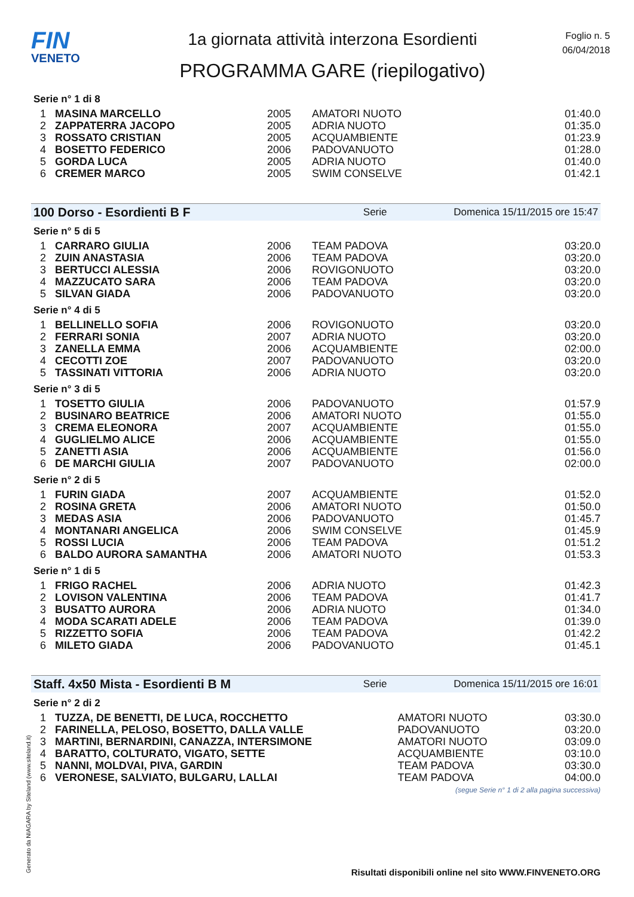FIN
VENETO
1a giornata attività interzona Esordienti
PROGRAMMA GARE (riepilogativo)
Foglio n. 5
06/04/2018
Serie n° 1 di 8
| 1 | MASINA MARCELLO | 2005 | AMATORI NUOTO | 01:40.0 |
| 2 | ZAPPATERRA JACOPO | 2005 | ADRIA NUOTO | 01:35.0 |
| 3 | ROSSATO CRISTIAN | 2005 | ACQUAMBIENTE | 01:23.9 |
| 4 | BOSETTO FEDERICO | 2006 | PADOVANUOTO | 01:28.0 |
| 5 | GORDA LUCA | 2005 | ADRIA NUOTO | 01:40.0 |
| 6 | CREMER MARCO | 2005 | SWIM CONSELVE | 01:42.1 |
100 Dorso - Esordienti B F Serie Domenica 15/11/2015 ore 15:47
Serie n° 5 di 5
| 1 | CARRARO GIULIA | 2006 | TEAM PADOVA | 03:20.0 |
| 2 | ZUIN ANASTASIA | 2006 | TEAM PADOVA | 03:20.0 |
| 3 | BERTUCCI ALESSIA | 2006 | ROVIGONUOTO | 03:20.0 |
| 4 | MAZZUCATO SARA | 2006 | TEAM PADOVA | 03:20.0 |
| 5 | SILVAN GIADA | 2006 | PADOVANUOTO | 03:20.0 |
Serie n° 4 di 5
| 1 | BELLINELLO SOFIA | 2006 | ROVIGONUOTO | 03:20.0 |
| 2 | FERRARI SONIA | 2007 | ADRIA NUOTO | 03:20.0 |
| 3 | ZANELLA EMMA | 2006 | ACQUAMBIENTE | 02:00.0 |
| 4 | CECOTTI ZOE | 2007 | PADOVANUOTO | 03:20.0 |
| 5 | TASSINATI VITTORIA | 2006 | ADRIA NUOTO | 03:20.0 |
Serie n° 3 di 5
| 1 | TOSETTO GIULIA | 2006 | PADOVANUOTO | 01:57.9 |
| 2 | BUSINARO BEATRICE | 2006 | AMATORI NUOTO | 01:55.0 |
| 3 | CREMA ELEONORA | 2007 | ACQUAMBIENTE | 01:55.0 |
| 4 | GUGLIELMO ALICE | 2006 | ACQUAMBIENTE | 01:55.0 |
| 5 | ZANETTI ASIA | 2006 | ACQUAMBIENTE | 01:56.0 |
| 6 | DE MARCHI GIULIA | 2007 | PADOVANUOTO | 02:00.0 |
Serie n° 2 di 5
| 1 | FURIN GIADA | 2007 | ACQUAMBIENTE | 01:52.0 |
| 2 | ROSINA GRETA | 2006 | AMATORI NUOTO | 01:50.0 |
| 3 | MEDAS ASIA | 2006 | PADOVANUOTO | 01:45.7 |
| 4 | MONTANARI ANGELICA | 2006 | SWIM CONSELVE | 01:45.9 |
| 5 | ROSSI LUCIA | 2006 | TEAM PADOVA | 01:51.2 |
| 6 | BALDO AURORA SAMANTHA | 2006 | AMATORI NUOTO | 01:53.3 |
Serie n° 1 di 5
| 1 | FRIGO RACHEL | 2006 | ADRIA NUOTO | 01:42.3 |
| 2 | LOVISON VALENTINA | 2006 | TEAM PADOVA | 01:41.7 |
| 3 | BUSATTO AURORA | 2006 | ADRIA NUOTO | 01:34.0 |
| 4 | MODA SCARATI ADELE | 2006 | TEAM PADOVA | 01:39.0 |
| 5 | RIZZETTO SOFIA | 2006 | TEAM PADOVA | 01:42.2 |
| 6 | MILETO GIADA | 2006 | PADOVANUOTO | 01:45.1 |
Staff. 4x50 Mista - Esordienti B M Serie Domenica 15/11/2015 ore 16:01
Serie n° 2 di 2
| 1 | TUZZA, DE BENETTI, DE LUCA, ROCCHETTO | AMATORI NUOTO | 03:30.0 |
| 2 | FARINELLA, PELOSO, BOSETTO, DALLA VALLE | PADOVANUOTO | 03:20.0 |
| 3 | MARTINI, BERNARDINI, CANAZZA, INTERSIMONE | AMATORI NUOTO | 03:09.0 |
| 4 | BARATTO, COLTURATO, VIGATO, SETTE | ACQUAMBIENTE | 03:10.0 |
| 5 | NANNI, MOLDVAI, PIVA, GARDIN | TEAM PADOVA | 03:30.0 |
| 6 | VERONESE, SALVIATO, BULGARU, LALLAI | TEAM PADOVA | 04:00.0 |
(segue Serie n° 1 di 2 alla pagina successiva)
Generato da NIAGARA by Siteland (www.siteland.it)
Risultati disponibili online nel sito WWW.FINVENETO.ORG